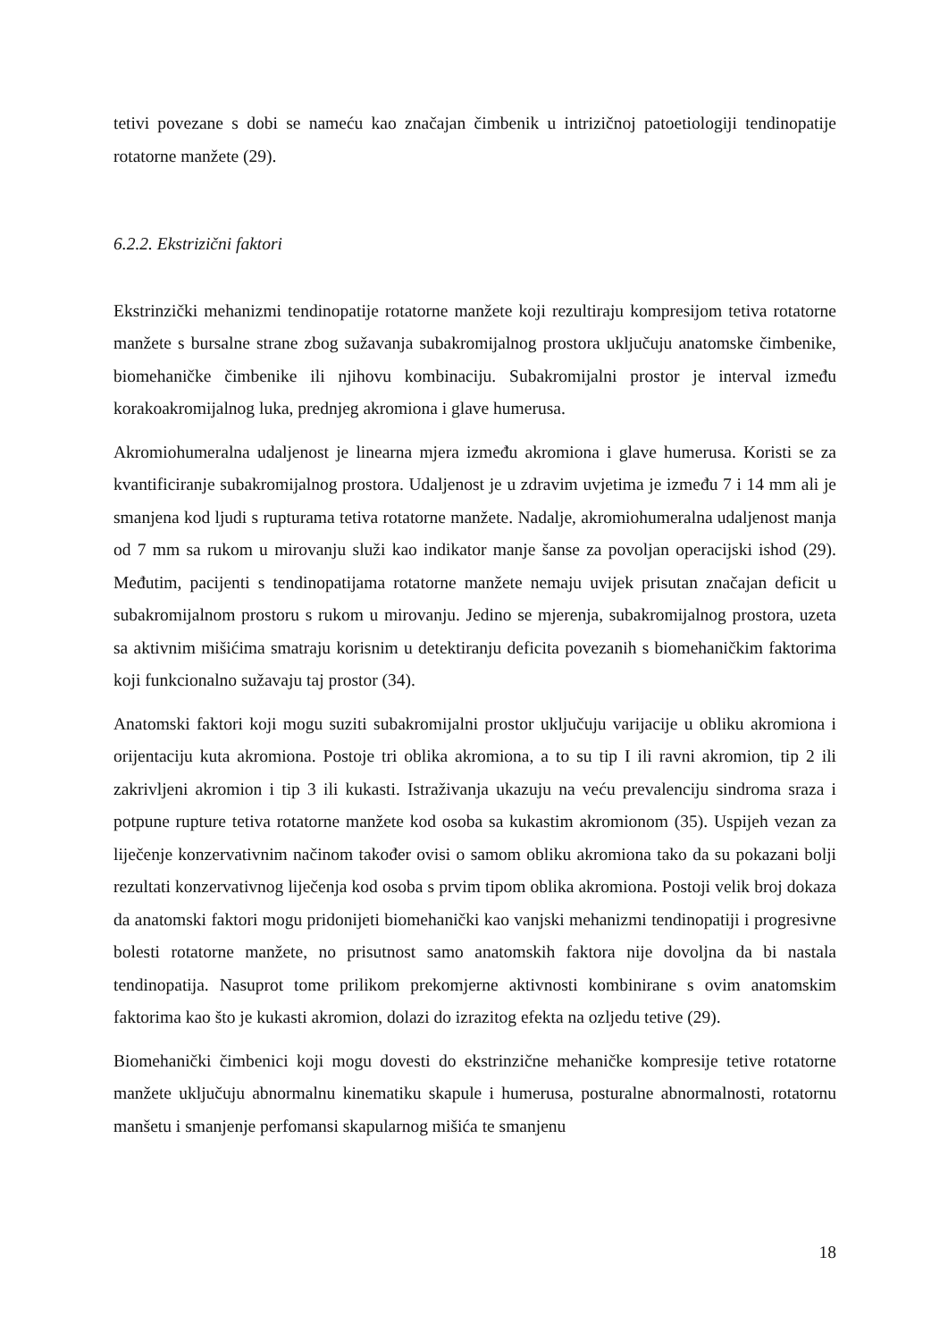tetivi povezane s dobi se nameću kao značajan čimbenik u intrizičnoj patoetiologiji tendinopatije rotatorne manžete (29).
6.2.2. Ekstrizični faktori
Ekstrinzički mehanizmi tendinopatije rotatorne manžete koji rezultiraju kompresijom tetiva rotatorne manžete s bursalne strane zbog sužavanja subakromijalnog prostora uključuju anatomske čimbenike, biomehaničke čimbenike ili njihovu kombinaciju. Subakromijalni prostor je interval između korakoakromijalnog luka, prednjeg akromiona i glave humerusa.
Akromiohumeralna udaljenost je linearna mjera između akromiona i glave humerusa. Koristi se za kvantificiranje subakromijalnog prostora. Udaljenost je u zdravim uvjetima je između 7 i 14 mm ali je smanjena kod ljudi s rupturama tetiva rotatorne manžete. Nadalje, akromiohumeralna udaljenost manja od 7 mm sa rukom u mirovanju služi kao indikator manje šanse za povoljan operacijski ishod (29). Međutim, pacijenti s tendinopatijama rotatorne manžete nemaju uvijek prisutan značajan deficit u subakromijalnom prostoru s rukom u mirovanju. Jedino se mjerenja, subakromijalnog prostora, uzeta sa aktivnim mišićima smatraju korisnim u detektiranju deficita povezanih s biomehaničkim faktorima koji funkcionalno sužavaju taj prostor (34).
Anatomski faktori koji mogu suziti subakromijalni prostor uključuju varijacije u obliku akromiona i orijentaciju kuta akromiona. Postoje tri oblika akromiona, a to su tip I ili ravni akromion, tip 2 ili zakrivljeni akromion i tip 3 ili kukasti. Istraživanja ukazuju na veću prevalenciju sindroma sraza i potpune rupture tetiva rotatorne manžete kod osoba sa kukastim akromionom (35). Uspijeh vezan za liječenje konzervativnim načinom također ovisi o samom obliku akromiona tako da su pokazani bolji rezultati konzervativnog liječenja kod osoba s prvim tipom oblika akromiona. Postoji velik broj dokaza da anatomski faktori mogu pridonijeti biomehanički kao vanjski mehanizmi tendinopatiji i progresivne bolesti rotatorne manžete, no prisutnost samo anatomskih faktora nije dovoljna da bi nastala tendinopatija. Nasuprot tome prilikom prekomjerne aktivnosti kombinirane s ovim anatomskim faktorima kao što je kukasti akromion, dolazi do izrazitog efekta na ozljedu tetive (29).
Biomehanički čimbenici koji mogu dovesti do ekstrinzične mehaničke kompresije tetive rotatorne manžete uključuju abnormalnu kinematiku skapule i humerusa, posturalne abnormalnosti, rotatornu manšetu i smanjenje perfomansi skapularnog mišića te smanjenu
18